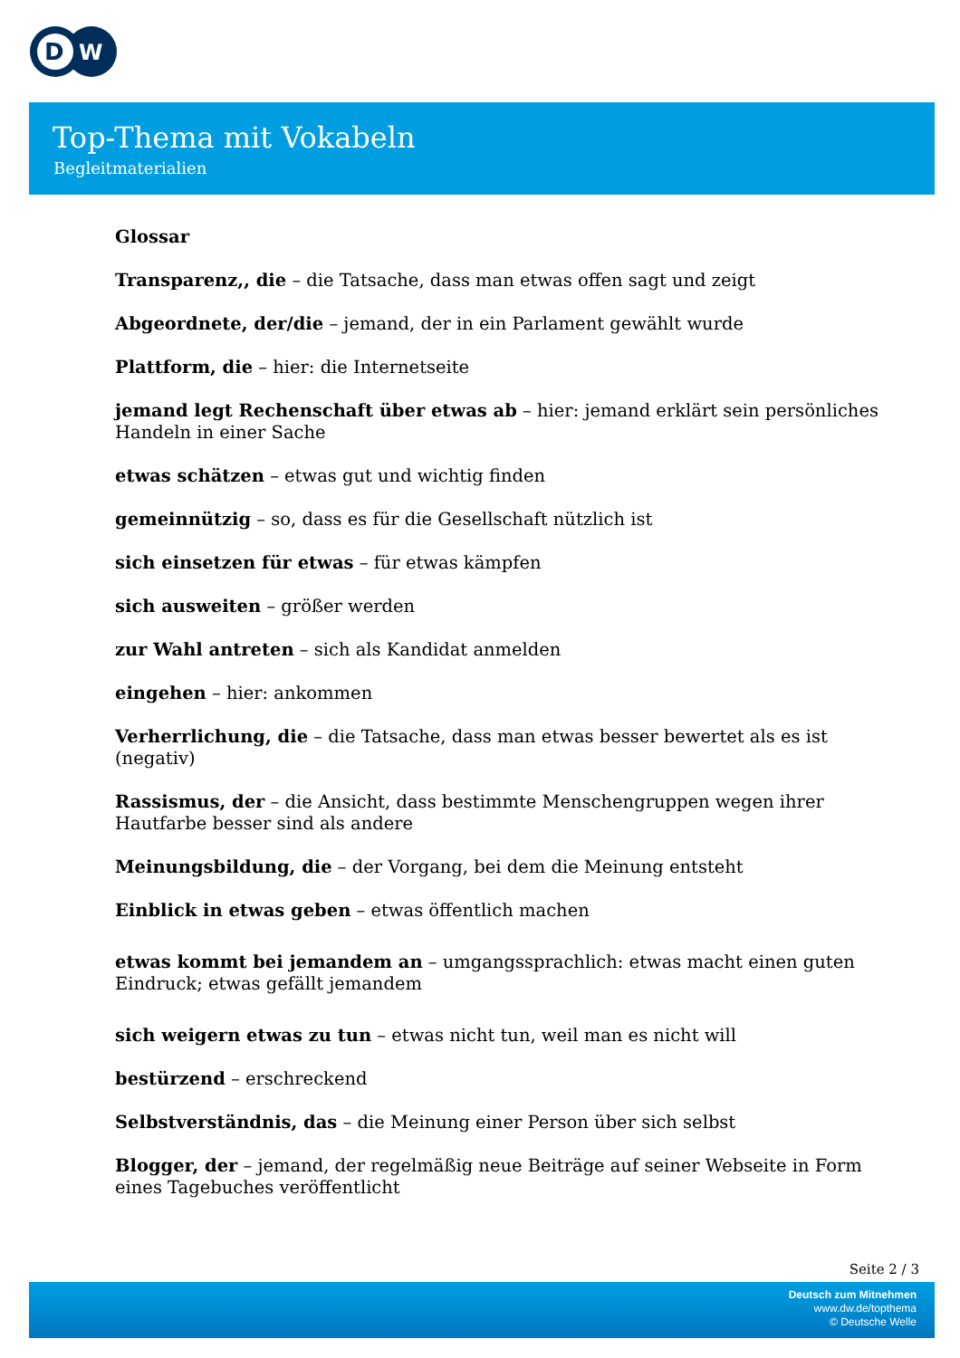D
W
Top-Thema mit Vokabeln
Begleitmaterialien
Glossar
Transparenz,, die – die Tatsache, dass man etwas offen sagt und zeigt
Abgeordnete, der/die – jemand, der in ein Parlament gewählt wurde
Plattform, die – hier: die Internetseite
jemand legt Rechenschaft über etwas ab – hier: jemand erklärt sein persönliches Handeln in einer Sache
etwas schätzen – etwas gut und wichtig finden
gemeinnützig – so, dass es für die Gesellschaft nützlich ist
sich einsetzen für etwas – für etwas kämpfen
sich ausweiten – größer werden
zur Wahl antreten – sich als Kandidat anmelden
eingehen – hier: ankommen
Verherrlichung, die – die Tatsache, dass man etwas besser bewertet als es ist (negativ)
Rassismus, der – die Ansicht, dass bestimmte Menschengruppen wegen ihrer Hautfarbe besser sind als andere
Meinungsbildung, die – der Vorgang, bei dem die Meinung entsteht
Einblick in etwas geben – etwas öffentlich machen
etwas kommt bei jemandem an – umgangssprachlich: etwas macht einen guten Eindruck; etwas gefällt jemandem
sich weigern etwas zu tun – etwas nicht tun, weil man es nicht will
bestürzend – erschreckend
Selbstverständnis, das – die Meinung einer Person über sich selbst
Blogger, der – jemand, der regelmäßig neue Beiträge auf seiner Webseite in Form eines Tagebuches veröffentlicht
Seite 2 / 3
Deutsch zum Mitnehmen
www.dw.de/topthema
© Deutsche Welle